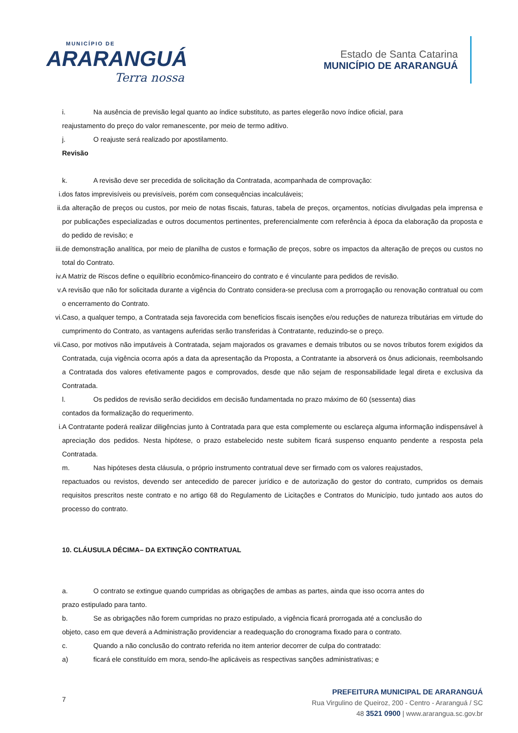MUNICÍPIO DE
ARARANGUÁ
Terra nossa
Estado de Santa Catarina
MUNICÍPIO DE ARARANGUÁ
i. Na ausência de previsão legal quanto ao índice substituto, as partes elegerão novo índice oficial, para
reajustamento do preço do valor remanescente, por meio de termo aditivo.
j. O reajuste será realizado por apostilamento.
Revisão
k. A revisão deve ser precedida de solicitação da Contratada, acompanhada de comprovação:
i. dos fatos imprevisíveis ou previsíveis, porém com consequências incalculáveis;
ii. da alteração de preços ou custos, por meio de notas fiscais, faturas, tabela de preços, orçamentos, notícias divulgadas pela imprensa e por publicações especializadas e outros documentos pertinentes, preferencialmente com referência à época da elaboração da proposta e do pedido de revisão; e
iii.
de demonstração analítica, por meio de planilha de custos e formação de preços, sobre os impactos da alteração de preços ou custos no total do Contrato.
iv. A Matriz de Riscos define o equilíbrio econômico-financeiro do contrato e é vinculante para pedidos de revisão.
v. A revisão que não for solicitada durante a vigência do Contrato considera-se preclusa com a prorrogação ou renovação contratual ou com o encerramento do Contrato.
vi. Caso, a qualquer tempo, a Contratada seja favorecida com benefícios fiscais isenções e/ou reduções de natureza tributárias em virtude do cumprimento do Contrato, as vantagens auferidas serão transferidas à Contratante, reduzindo-se o preço.
vii.
Caso, por motivos não imputáveis à Contratada, sejam majorados os gravames e demais tributos ou se novos tributos forem exigidos da Contratada, cuja vigência ocorra após a data da apresentação da Proposta, a Contratante ia absorverá os ônus adicionais, reembolsando a Contratada dos valores efetivamente pagos e comprovados, desde que não sejam de responsabilidade legal direta e exclusiva da Contratada.
l. Os pedidos de revisão serão decididos em decisão fundamentada no prazo máximo de 60 (sessenta) dias
contados da formalização do requerimento.
i. A Contratante poderá realizar diligências junto à Contratada para que esta complemente ou esclareça alguma informação indispensável à apreciação dos pedidos. Nesta hipótese, o prazo estabelecido neste subitem ficará suspenso enquanto pendente a resposta pela Contratada.
m. Nas hipóteses desta cláusula, o próprio instrumento contratual deve ser firmado com os valores reajustados,
repactuados ou revistos, devendo ser antecedido de parecer jurídico e de autorização do gestor do contrato, cumpridos os demais requisitos prescritos neste contrato e no artigo 68 do Regulamento de Licitações e Contratos do Município, tudo juntado aos autos do processo do contrato.
10. CLÁUSULA DÉCIMA– DA EXTINÇÃO CONTRATUAL
a. O contrato se extingue quando cumpridas as obrigações de ambas as partes, ainda que isso ocorra antes do
prazo estipulado para tanto.
b. Se as obrigações não forem cumpridas no prazo estipulado, a vigência ficará prorrogada até a conclusão do
objeto, caso em que deverá a Administração providenciar a readequação do cronograma fixado para o contrato.
c. Quando a não conclusão do contrato referida no item anterior decorrer de culpa do contratado:
a) ficará ele constituído em mora, sendo-lhe aplicáveis as respectivas sanções administrativas; e
7
PREFEITURA MUNICIPAL DE ARARANGUÁ
Rua Virgulino de Queiroz, 200 - Centro - Araranguá / SC
48 3521 0900 | www.ararangua.sc.gov.br